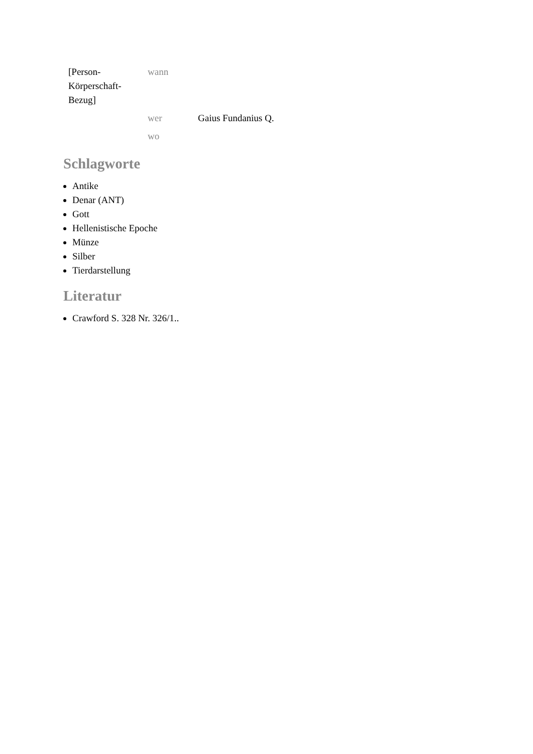| [Person- Körperschaft- Bezug] | wann | |
| | wer | Gaius Fundanius Q. |
| | wo | |
Schlagworte
Antike
Denar (ANT)
Gott
Hellenistische Epoche
Münze
Silber
Tierdarstellung
Literatur
Crawford S. 328 Nr. 326/1..